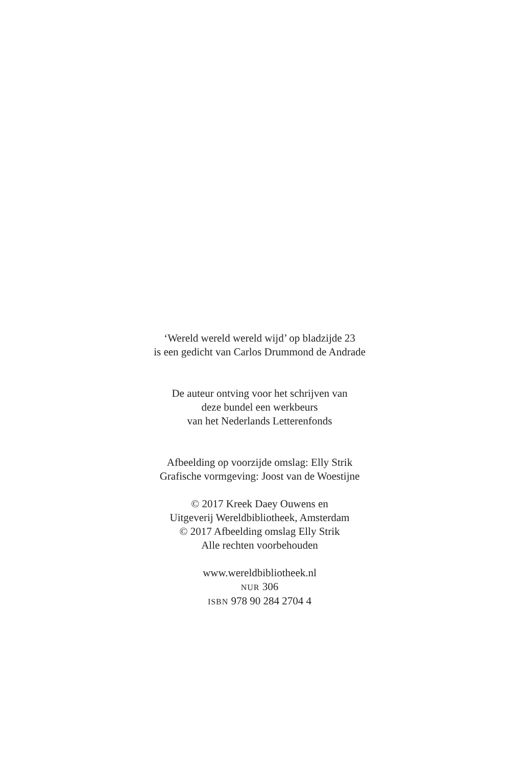‘Wereld wereld wereld wijd’ op bladzijde 23
is een gedicht van Carlos Drummond de Andrade
De auteur ontving voor het schrijven van
deze bundel een werkbeurs
van het Nederlands Letterenfonds
Afbeelding op voorzijde omslag: Elly Strik
Grafische vormgeving: Joost van de Woestijne
© 2017 Kreek Daey Ouwens en
Uitgeverij Wereldbibliotheek, Amsterdam
© 2017 Afbeelding omslag Elly Strik
Alle rechten voorbehouden
www.wereldbibliotheek.nl
NUR 306
ISBN 978 90 284 2704 4